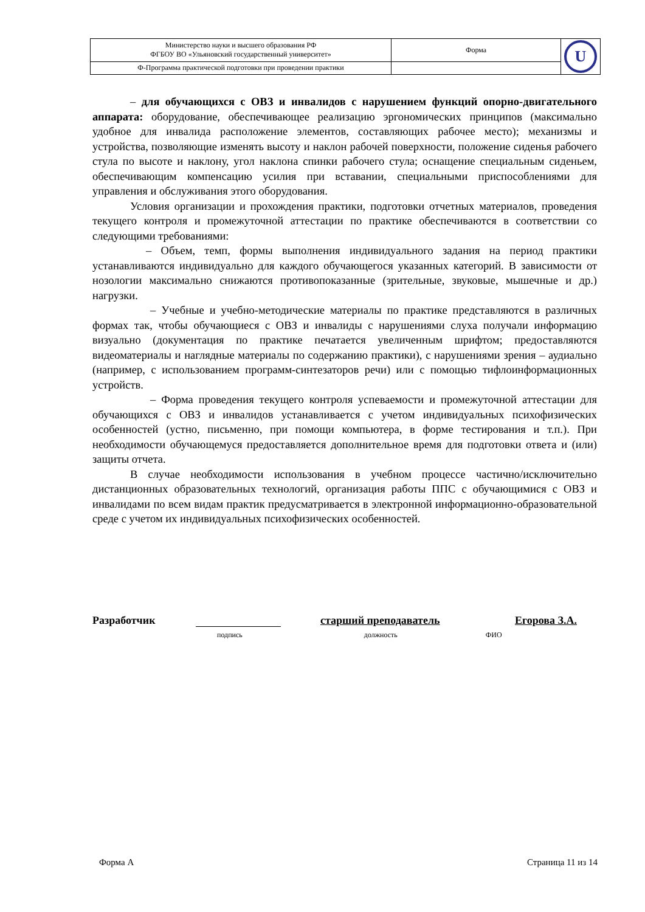| Министерство науки и высшего образования РФ ФГБОУ ВО «Ульяновский государственный университет» | Форма | U |
| Ф-Программа практической подготовки при проведении практики | | |
– для обучающихся с ОВЗ и инвалидов с нарушением функций опорно-двигательного аппарата: оборудование, обеспечивающее реализацию эргономических принципов (максимально удобное для инвалида расположение элементов, составляющих рабочее место); механизмы и устройства, позволяющие изменять высоту и наклон рабочей поверхности, положение сиденья рабочего стула по высоте и наклону, угол наклона спинки рабочего стула; оснащение специальным сиденьем, обеспечивающим компенсацию усилия при вставании, специальными приспособлениями для управления и обслуживания этого оборудования.
Условия организации и прохождения практики, подготовки отчетных материалов, проведения текущего контроля и промежуточной аттестации по практике обеспечиваются в соответствии со следующими требованиями:
– Объем, темп, формы выполнения индивидуального задания на период практики устанавливаются индивидуально для каждого обучающегося указанных категорий. В зависимости от нозологии максимально снижаются противопоказанные (зрительные, звуковые, мышечные и др.) нагрузки.
– Учебные и учебно-методические материалы по практике представляются в различных формах так, чтобы обучающиеся с ОВЗ и инвалиды с нарушениями слуха получали информацию визуально (документация по практике печатается увеличенным шрифтом; предоставляются видеоматериалы и наглядные материалы по содержанию практики), с нарушениями зрения – аудиально (например, с использованием программ-синтезаторов речи) или с помощью тифлоинформационных устройств.
– Форма проведения текущего контроля успеваемости и промежуточной аттестации для обучающихся с ОВЗ и инвалидов устанавливается с учетом индивидуальных психофизических особенностей (устно, письменно, при помощи компьютера, в форме тестирования и т.п.). При необходимости обучающемуся предоставляется дополнительное время для подготовки ответа и (или) защиты отчета.
В случае необходимости использования в учебном процессе частично/исключительно дистанционных образовательных технологий, организация работы ППС с обучающимися с ОВЗ и инвалидами по всем видам практик предусматривается в электронной информационно-образовательной среде с учетом их индивидуальных психофизических особенностей.
Разработчик старший преподаватель Егорова З.А.
подпись должность ФИО
Форма А Страница 11 из 14